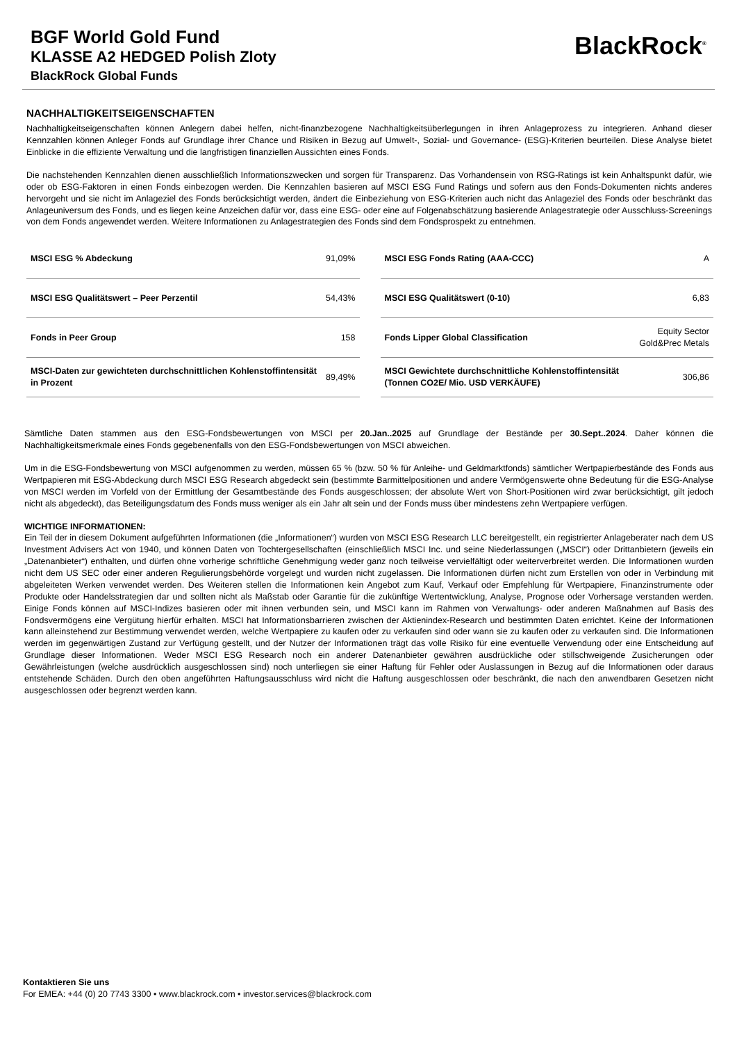BGF World Gold Fund
KLASSE A2 HEDGED Polish Zloty
BlackRock Global Funds
BlackRock<sup>®</sup>
NACHHALTIGKEITSEIGENSCHAFTEN
Nachhaltigkeitseigenschaften können Anlegern dabei helfen, nicht-finanzbezogene Nachhaltigkeitsüberlegungen in ihren Anlageprozess zu integrieren. Anhand dieser Kennzahlen können Anleger Fonds auf Grundlage ihrer Chance und Risiken in Bezug auf Umwelt-, Sozial- und Governance- (ESG)-Kriterien beurteilen. Diese Analyse bietet Einblicke in die effiziente Verwaltung und die langfristigen finanziellen Aussichten eines Fonds.
Die nachstehenden Kennzahlen dienen ausschließlich Informationszwecken und sorgen für Transparenz. Das Vorhandensein von RSG-Ratings ist kein Anhaltspunkt dafür, wie oder ob ESG-Faktoren in einen Fonds einbezogen werden. Die Kennzahlen basieren auf MSCI ESG Fund Ratings und sofern aus den Fonds-Dokumenten nichts anderes hervorgeht und sie nicht im Anlageziel des Fonds berücksichtigt werden, ändert die Einbeziehung von ESG-Kriterien auch nicht das Anlageziel des Fonds oder beschränkt das Anlageuniversum des Fonds, und es liegen keine Anzeichen dafür vor, dass eine ESG- oder eine auf Folgenabschätzung basierende Anlagestrategie oder Ausschluss-Screenings von dem Fonds angewendet werden. Weitere Informationen zu Anlagestrategien des Fonds sind dem Fondsprospekt zu entnehmen.
| MSCI ESG % Abdeckung | 91,09% |
| MSCI ESG Qualitätswert – Peer Perzentil | 54,43% |
| Fonds in Peer Group | 158 |
| MSCI-Daten zur gewichteten durchschnittlichen Kohlenstoffintensität in Prozent | 89,49% |
| MSCI ESG Fonds Rating (AAA-CCC) | A |
| MSCI ESG Qualitätswert (0-10) | 6,83 |
| Fonds Lipper Global Classification | Equity Sector Gold&Prec Metals |
| MSCI Gewichtete durchschnittliche Kohlenstoffintensität (Tonnen CO2E/ Mio. USD VERKÄUFE) | 306,86 |
Sämtliche Daten stammen aus den ESG-Fondsbewertungen von MSCI per 20.Jan..2025 auf Grundlage der Bestände per 30.Sept..2024. Daher können die Nachhaltigkeitsmerkmale eines Fonds gegebenenfalls von den ESG-Fondsbewertungen von MSCI abweichen.
Um in die ESG-Fondsbewertung von MSCI aufgenommen zu werden, müssen 65 % (bzw. 50 % für Anleihe- und Geldmarktfonds) sämtlicher Wertpapierbestände des Fonds aus Wertpapieren mit ESG-Abdeckung durch MSCI ESG Research abgedeckt sein (bestimmte Barmittelpositionen und andere Vermögenswerte ohne Bedeutung für die ESG-Analyse von MSCI werden im Vorfeld von der Ermittlung der Gesamtbestände des Fonds ausgeschlossen; der absolute Wert von Short-Positionen wird zwar berücksichtigt, gilt jedoch nicht als abgedeckt), das Beteiligungsdatum des Fonds muss weniger als ein Jahr alt sein und der Fonds muss über mindestens zehn Wertpapiere verfügen.
WICHTIGE INFORMATIONEN:
Ein Teil der in diesem Dokument aufgeführten Informationen (die „Informationen“) wurden von MSCI ESG Research LLC bereitgestellt, ein registrierter Anlageberater nach dem US Investment Advisers Act von 1940, und können Daten von Tochtergesellschaften (einschließlich MSCI Inc. und seine Niederlassungen („MSCI“) oder Drittanbietern (jeweils ein „Datenanbieter“) enthalten, und dürfen ohne vorherige schriftliche Genehmigung weder ganz noch teilweise vervielfältigt oder weiterverbreitet werden. Die Informationen wurden nicht dem US SEC oder einer anderen Regulierungsbehörde vorgelegt und wurden nicht zugelassen. Die Informationen dürfen nicht zum Erstellen von oder in Verbindung mit abgeleiteten Werken verwendet werden. Des Weiteren stellen die Informationen kein Angebot zum Kauf, Verkauf oder Empfehlung für Wertpapiere, Finanzinstrumente oder Produkte oder Handelsstrategien dar und sollten nicht als Maßstab oder Garantie für die zukünftige Wertentwicklung, Analyse, Prognose oder Vorhersage verstanden werden. Einige Fonds können auf MSCI-Indizes basieren oder mit ihnen verbunden sein, und MSCI kann im Rahmen von Verwaltungs- oder anderen Maßnahmen auf Basis des Fondsvermögens eine Vergütung hierfür erhalten. MSCI hat Informationsbarrieren zwischen der Aktienindex-Research und bestimmten Daten errichtet. Keine der Informationen kann alleinstehend zur Bestimmung verwendet werden, welche Wertpapiere zu kaufen oder zu verkaufen sind oder wann sie zu kaufen oder zu verkaufen sind. Die Informationen werden im gegenwärtigen Zustand zur Verfügung gestellt, und der Nutzer der Informationen trägt das volle Risiko für eine eventuelle Verwendung oder eine Entscheidung auf Grundlage dieser Informationen. Weder MSCI ESG Research noch ein anderer Datenanbieter gewähren ausdrückliche oder stillschweigende Zusicherungen oder Gewährleistungen (welche ausdrücklich ausgeschlossen sind) noch unterliegen sie einer Haftung für Fehler oder Auslassungen in Bezug auf die Informationen oder daraus entstehende Schäden. Durch den oben angeführten Haftungsausschluss wird nicht die Haftung ausgeschlossen oder beschränkt, die nach den anwendbaren Gesetzen nicht ausgeschlossen oder begrenzt werden kann.
Kontaktieren Sie uns
For EMEA: +44 (0) 20 7743 3300 • www.blackrock.com • investor.services@blackrock.com